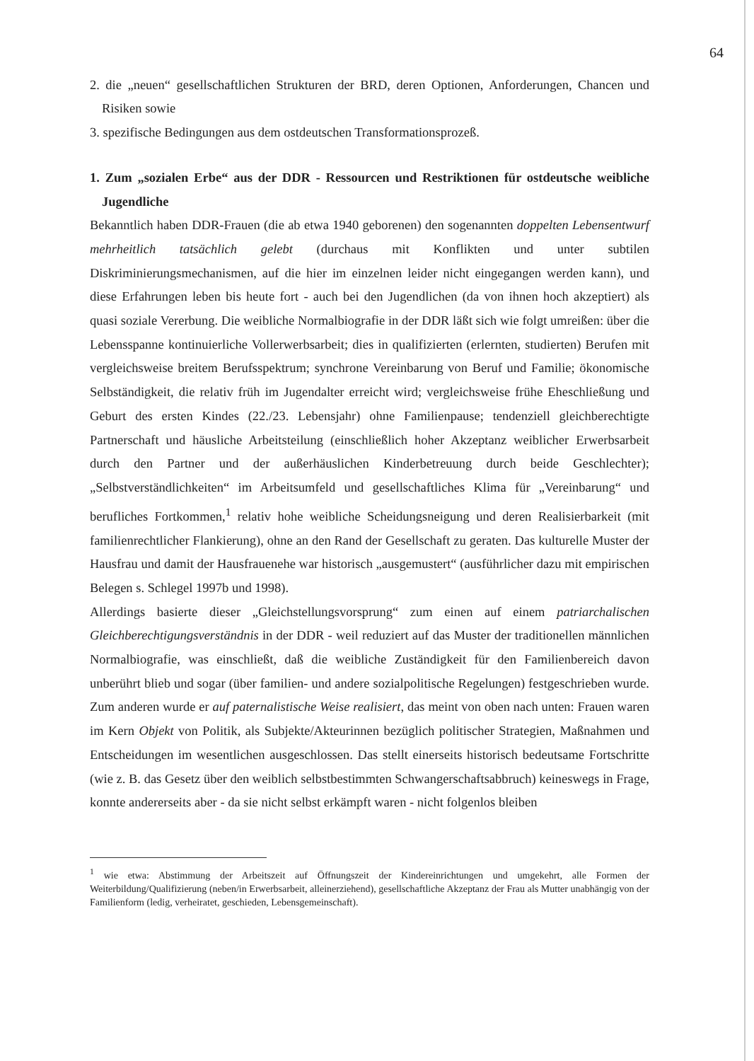64
2. die „neuen“ gesellschaftlichen Strukturen der BRD, deren Optionen, Anforderungen, Chancen und Risiken sowie
3. spezifische Bedingungen aus dem ostdeutschen Transformationsprozeß.
1. Zum „sozialen Erbe“ aus der DDR - Ressourcen und Restriktionen für ostdeutsche weibliche Jugendliche
Bekanntlich haben DDR-Frauen (die ab etwa 1940 geborenen) den sogenannten doppelten Lebensentwurf mehrheitlich tatsächlich gelebt (durchaus mit Konflikten und unter subtilen Diskriminierungsmechanismen, auf die hier im einzelnen leider nicht eingegangen werden kann), und diese Erfahrungen leben bis heute fort - auch bei den Jugendlichen (da von ihnen hoch akzeptiert) als quasi soziale Vererbung. Die weibliche Normalbiografie in der DDR läßt sich wie folgt umreißen: über die Lebensspanne kontinuierliche Vollerwerbsarbeit; dies in qualifizierten (erlernten, studierten) Berufen mit vergleichsweise breitem Berufsspektrum; synchrone Vereinbarung von Beruf und Familie; ökonomische Selbständigkeit, die relativ früh im Jugendalter erreicht wird; vergleichsweise frühe Eheschließung und Geburt des ersten Kindes (22./23. Lebensjahr) ohne Familienpause; tendenziell gleichberechtigte Partnerschaft und häusliche Arbeitsteilung (einschließlich hoher Akzeptanz weiblicher Erwerbsarbeit durch den Partner und der außerhäuslichen Kinderbetreuung durch beide Geschlechter); „Selbstverständlichkeiten“ im Arbeitsumfeld und gesellschaftliches Klima für „Vereinbarung“ und berufliches Fortkommen,<sup>1</sup> relativ hohe weibliche Scheidungsneigung und deren Realisierbarkeit (mit familienrechtlicher Flankierung), ohne an den Rand der Gesellschaft zu geraten. Das kulturelle Muster der Hausfrau und damit der Hausfrauenehe war historisch „ausgemustert“ (ausführlicher dazu mit empirischen Belegen s. Schlegel 1997b und 1998).
Allerdings basierte dieser „Gleichstellungsvorsprung“ zum einen auf einem patriarchalischen Gleichberechtigungsverständnis in der DDR - weil reduziert auf das Muster der traditionellen männlichen Normalbiografie, was einschließt, daß die weibliche Zuständigkeit für den Familienbereich davon unberührt blieb und sogar (über familien- und andere sozialpolitische Regelungen) festgeschrieben wurde. Zum anderen wurde er auf paternalistische Weise realisiert, das meint von oben nach unten: Frauen waren im Kern Objekt von Politik, als Subjekte/Akteurinnen bezüglich politischer Strategien, Maßnahmen und Entscheidungen im wesentlichen ausgeschlossen. Das stellt einerseits historisch bedeutsame Fortschritte (wie z. B. das Gesetz über den weiblich selbstbestimmten Schwangerschaftsabbruch) keineswegs in Frage, konnte andererseits aber - da sie nicht selbst erkämpft waren - nicht folgenlos bleiben
<sup>1</sup> wie etwa: Abstimmung der Arbeitszeit auf Öffnungszeit der Kindereinrichtungen und umgekehrt, alle Formen der Weiterbildung/Qualifizierung (neben/in Erwerbsarbeit, alleinerziehend), gesellschaftliche Akzeptanz der Frau als Mutter unabhängig von der Familienform (ledig, verheiratet, geschieden, Lebensgemeinschaft).